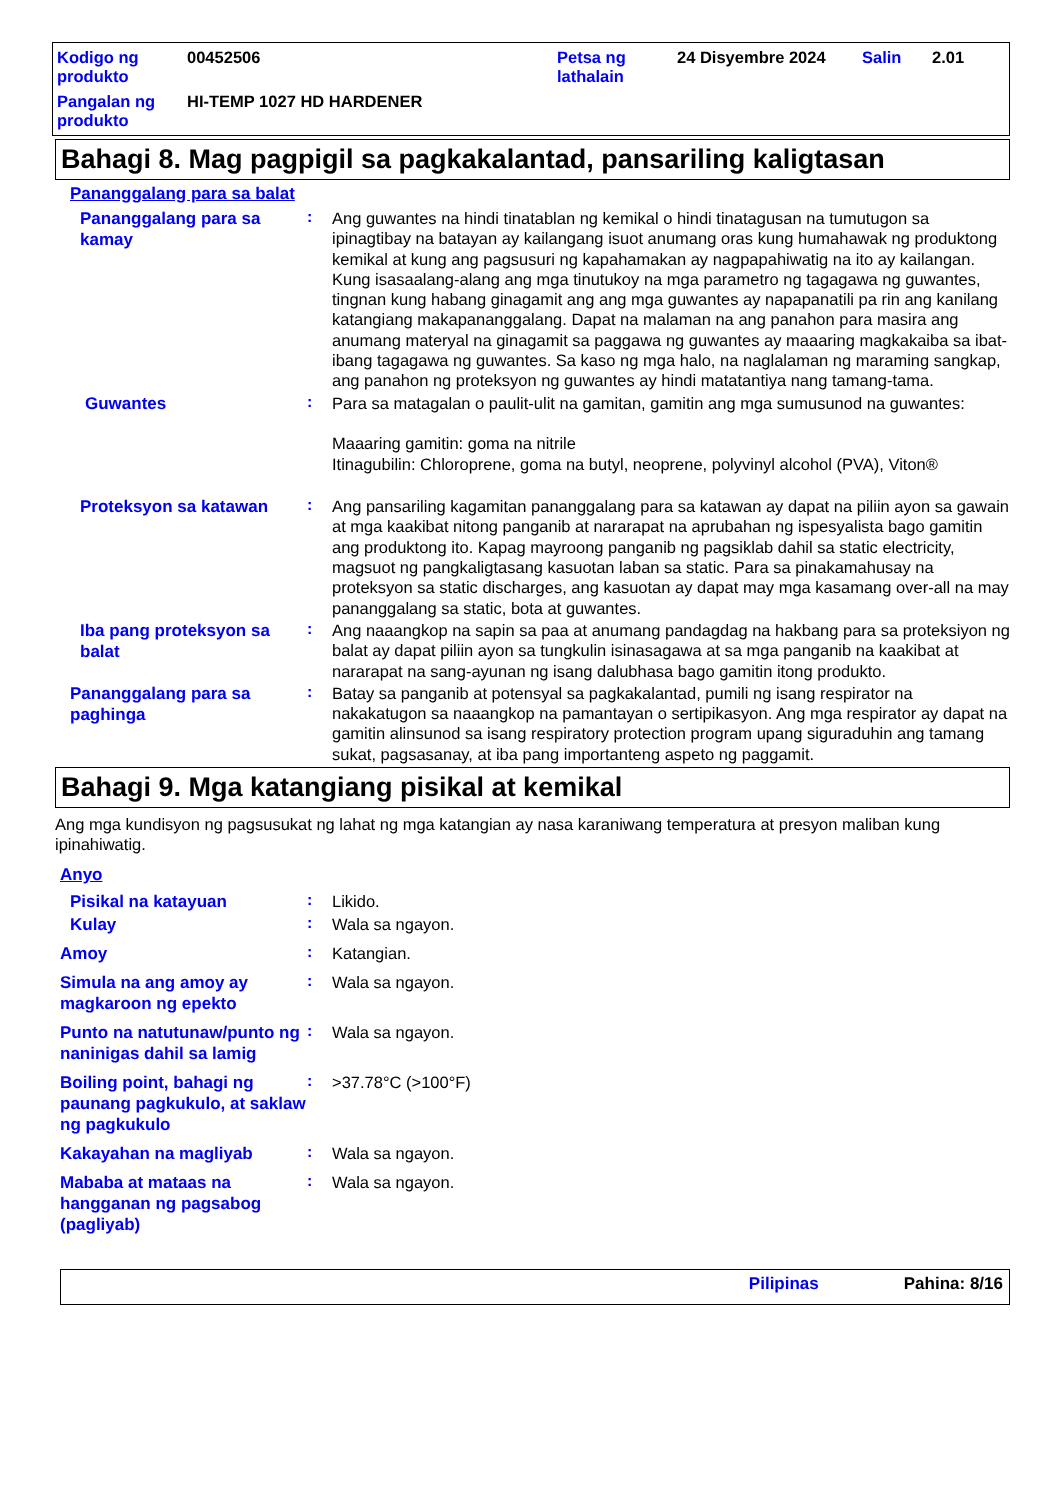Kodigo ng produkto
00452506
Petsa ng lathalain
24 Disyembre 2024
Salin
2.01
Pangalan ng produkto
HI-TEMP 1027 HD HARDENER
Bahagi 8. Mag pagpigil sa pagkakalantad, pansariling kaligtasan
Pananggalang para sa balat
Pananggalang para sa kamay
:
Ang guwantes na hindi tinatablan ng kemikal o hindi tinatagusan na tumutugon sa ipinagtibay na batayan ay kailangang isuot anumang oras kung humahawak ng produktong kemikal at kung ang pagsusuri ng kapahamakan ay nagpapahiwatig na ito ay kailangan. Kung isasaalang-alang ang mga tinutukoy na mga parametro ng tagagawa ng guwantes, tingnan kung habang ginagamit ang ang mga guwantes ay napapanatili pa rin ang kanilang katangiang makapananggalang. Dapat na malaman na ang panahon para masira ang anumang materyal na ginagamit sa paggawa ng guwantes ay maaaring magkakaiba sa ibat-ibang tagagawa ng guwantes. Sa kaso ng mga halo, na naglalaman ng maraming sangkap, ang panahon ng proteksyon ng guwantes ay hindi matatantiya nang tamang-tama.
Guwantes
:
Para sa matagalan o paulit-ulit na gamitan, gamitin ang mga sumusunod na guwantes:
Maaaring gamitin: goma na nitrile
Itinagubilin: Chloroprene, goma na butyl, neoprene, polyvinyl alcohol (PVA), Viton®
Proteksyon sa katawan
:
Ang pansariling kagamitan pananggalang para sa katawan ay dapat na piliin ayon sa gawain at mga kaakibat nitong panganib at nararapat na aprubahan ng ispesyalista bago gamitin ang produktong ito. Kapag mayroong panganib ng pagsiklab dahil sa static electricity, magsuot ng pangkaligtasang kasuotan laban sa static. Para sa pinakamahusay na proteksyon sa static discharges, ang kasuotan ay dapat may mga kasamang over-all na may pananggalang sa static, bota at guwantes.
Iba pang proteksyon sa balat
:
Ang naaangkop na sapin sa paa at anumang pandagdag na hakbang para sa proteksiyon ng balat ay dapat piliin ayon sa tungkulin isinasagawa at sa mga panganib na kaakibat at nararapat na sang-ayunan ng isang dalubhasa bago gamitin itong produkto.
Pananggalang para sa paghinga
:
Batay sa panganib at potensyal sa pagkakalantad, pumili ng isang respirator na nakakatugon sa naaangkop na pamantayan o sertipikasyon. Ang mga respirator ay dapat na gamitin alinsunod sa isang respiratory protection program upang siguraduhin ang tamang sukat, pagsasanay, at iba pang importanteng aspeto ng paggamit.
Bahagi 9. Mga katangiang pisikal at kemikal
Ang mga kundisyon ng pagsusukat ng lahat ng mga katangian ay nasa karaniwang temperatura at presyon maliban kung ipinahiwatig.
Anyo
Pisikal na katayuan
:
Likido.
Kulay
:
Wala sa ngayon.
Amoy
:
Katangian.
Simula na ang amoy ay magkaroon ng epekto
:
Wala sa ngayon.
Punto na natutunaw/punto ng naninigas dahil sa lamig
:
Wala sa ngayon.
Boiling point, bahagi ng paunang pagkukulo, at saklaw ng pagkukulo
:
>37.78°C (>100°F)
Kakayahan na magliyab
:
Wala sa ngayon.
Mababa at mataas na hangganan ng pagsabog (pagliyab)
:
Wala sa ngayon.
Pilipinas Pahina: 8/16